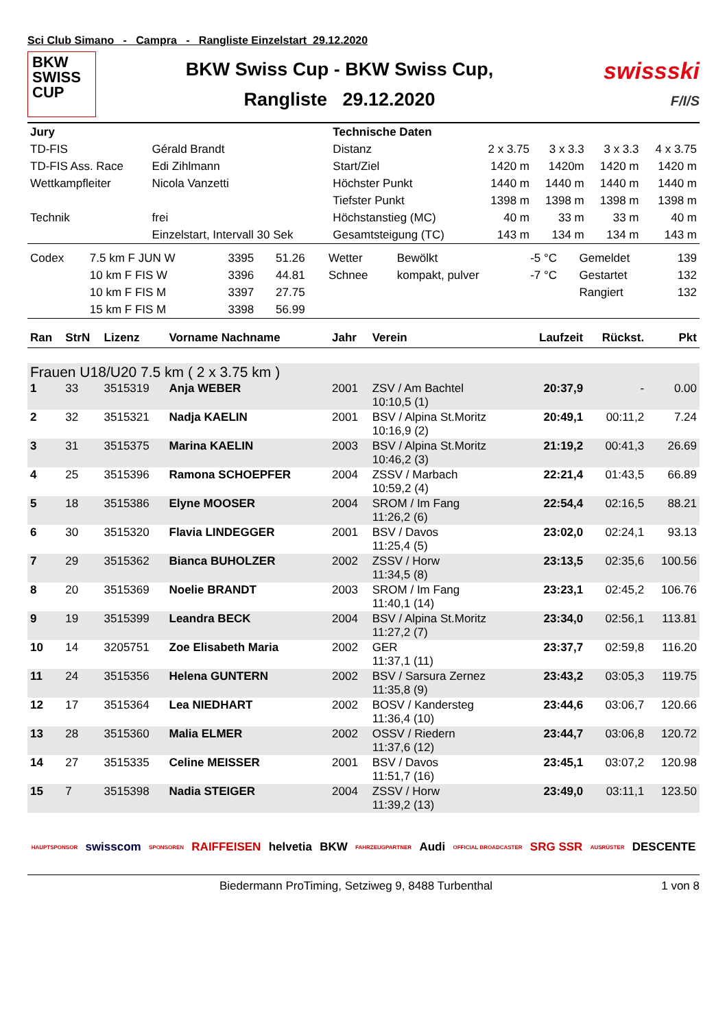Sci Club Simano - Campra - Rangliste Einzelstart 29.12.2020
BKW
SWISS
CUP
BKW Swiss Cup - BKW Swiss Cup,
Rangliste 29.12.2020
swissski
F/I/S
| Jury | | Technische Daten | | | | |
| TD-FIS | Gérald Brandt | Distanz | 2 x 3.75 | 3 x 3.3 | 3 x 3.3 | 4 x 3.75 |
| TD-FIS Ass. Race | Edi Zihlmann | Start/Ziel | 1420 m | 1420m | 1420 m | 1420 m |
| Wettkampfleiter | Nicola Vanzetti | Höchster Punkt | 1440 m | 1440 m | 1440 m | 1440 m |
| | | Tiefster Punkt | 1398 m | 1398 m | 1398 m | 1398 m |
| Technik | frei | Höchstanstieg (MC) | 40 m | 33 m | 33 m | 40 m |
| | Einzelstart, Intervall 30 Sek | Gesamtsteigung (TC) | 143 m | 134 m | 134 m | 143 m |
| Codex | 7.5 km F JUN W | 3395 | 51.26 | Wetter | Bewölkt | -5 °C | Gemeldet | 139 |
| | 10 km F FIS W | 3396 | 44.81 | Schnee | kompakt, pulver | -7 °C | Gestartet | 132 |
| | 10 km F FIS M | 3397 | 27.75 | | | | Rangiert | 132 |
| | 15 km F FIS M | 3398 | 56.99 | | | | | |
| Ran | StrN | Lizenz | Vorname Nachname | Jahr | Verein | Laufzeit | Rückst. | Pkt |
| --- | --- | --- | --- | --- | --- | --- | --- | --- |
| Frauen U18/U20 7.5 km ( 2 x 3.75 km ) | | | | | | | | |
| 1 | 33 | 3515319 | Anja WEBER | 2001 | ZSV / Am Bachtel 10:10,5 (1) | 20:37,9 | - | 0.00 |
| 2 | 32 | 3515321 | Nadja KAELIN | 2001 | BSV / Alpina St.Moritz 10:16,9 (2) | 20:49,1 | 00:11,2 | 7.24 |
| 3 | 31 | 3515375 | Marina KAELIN | 2003 | BSV / Alpina St.Moritz 10:46,2 (3) | 21:19,2 | 00:41,3 | 26.69 |
| 4 | 25 | 3515396 | Ramona SCHOEPFER | 2004 | ZSSV / Marbach 10:59,2 (4) | 22:21,4 | 01:43,5 | 66.89 |
| 5 | 18 | 3515386 | Elyne MOOSER | 2004 | SROM / Im Fang 11:26,2 (6) | 22:54,4 | 02:16,5 | 88.21 |
| 6 | 30 | 3515320 | Flavia LINDEGGER | 2001 | BSV / Davos 11:25,4 (5) | 23:02,0 | 02:24,1 | 93.13 |
| 7 | 29 | 3515362 | Bianca BUHOLZER | 2002 | ZSSV / Horw 11:34,5 (8) | 23:13,5 | 02:35,6 | 100.56 |
| 8 | 20 | 3515369 | Noelie BRANDT | 2003 | SROM / Im Fang 11:40,1 (14) | 23:23,1 | 02:45,2 | 106.76 |
| 9 | 19 | 3515399 | Leandra BECK | 2004 | BSV / Alpina St.Moritz 11:27,2 (7) | 23:34,0 | 02:56,1 | 113.81 |
| 10 | 14 | 3205751 | Zoe Elisabeth Maria | 2002 | GER 11:37,1 (11) | 23:37,7 | 02:59,8 | 116.20 |
| 11 | 24 | 3515356 | Helena GUNTERN | 2002 | BSV / Sarsura Zernez 11:35,8 (9) | 23:43,2 | 03:05,3 | 119.75 |
| 12 | 17 | 3515364 | Lea NIEDHART | 2002 | BOSV / Kandersteg 11:36,4 (10) | 23:44,6 | 03:06,7 | 120.66 |
| 13 | 28 | 3515360 | Malia ELMER | 2002 | OSSV / Riedern 11:37,6 (12) | 23:44,7 | 03:06,8 | 120.72 |
| 14 | 27 | 3515335 | Celine MEISSER | 2001 | BSV / Davos 11:51,7 (16) | 23:45,1 | 03:07,2 | 120.98 |
| 15 | 7 | 3515398 | Nadia STEIGER | 2004 | ZSSV / Horw 11:39,2 (13) | 23:49,0 | 03:11,1 | 123.50 |
HAUPTSPONSOR swisscom SPONSOREN RAIFFEISEN helvetia BKW FAHRZEUGPARTNER Audi OFFICIAL BROADCASTER SRG SSR AUSRÜSTER DESCENTE
Biedermann ProTiming, Setziweg 9, 8488 Turbenthal 1 von 8